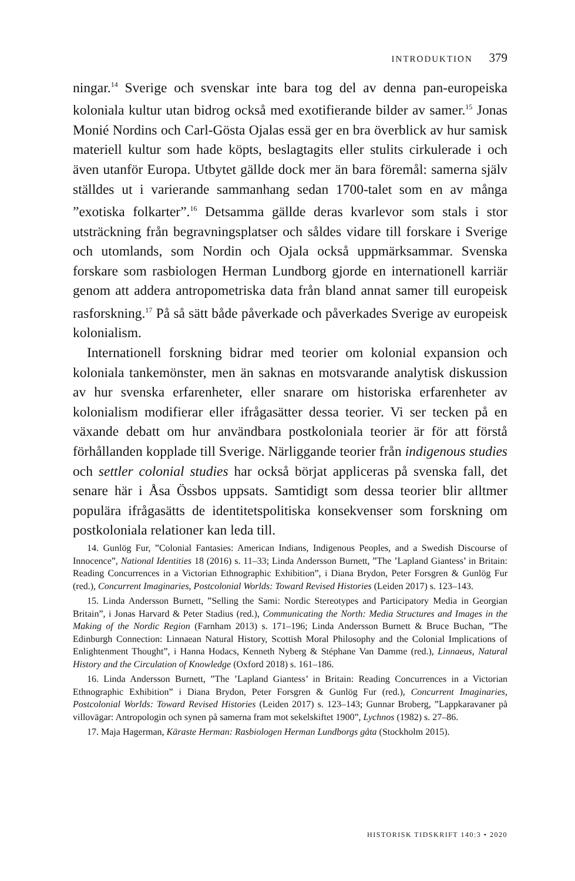INTRODUKTION 379
ningar.<sup>14</sup> Sverige och svenskar inte bara tog del av denna pan-europeiska koloniala kultur utan bidrog också med exotifierande bilder av samer.<sup>15</sup> Jonas Monié Nordins och Carl-Gösta Ojalas essä ger en bra överblick av hur samisk materiell kultur som hade köpts, beslagtagits eller stulits cirkulerade i och även utanför Europa. Utbytet gällde dock mer än bara föremål: samerna själv ställdes ut i varierande sammanhang sedan 1700-talet som en av många ”exotiska folkarter”.<sup>16</sup> Detsamma gällde deras kvarlevor som stals i stor utsträckning från begravningsplatser och såldes vidare till forskare i Sverige och utomlands, som Nordin och Ojala också uppmärksammar. Svenska forskare som rasbiologen Herman Lundborg gjorde en internationell karriär genom att addera antropometriska data från bland annat samer till europeisk rasforskning.<sup>17</sup> På så sätt både påverkade och påverkades Sverige av europeisk kolonialism.
Internationell forskning bidrar med teorier om kolonial expansion och koloniala tankemönster, men än saknas en motsvarande analytisk diskussion av hur svenska erfarenheter, eller snarare om historiska erfarenheter av kolonialism modifierar eller ifrågasätter dessa teorier. Vi ser tecken på en växande debatt om hur användbara postkoloniala teorier är för att förstå förhållanden kopplade till Sverige. Närliggande teorier från indigenous studies och settler colonial studies har också börjat appliceras på svenska fall, det senare här i Åsa Össbos uppsats. Samtidigt som dessa teorier blir alltmer populära ifrågasätts de identitetspolitiska konsekvenser som forskning om postkoloniala relationer kan leda till.
14. Gunlög Fur, ”Colonial Fantasies: American Indians, Indigenous Peoples, and a Swedish Discourse of Innocence”, National Identities 18 (2016) s. 11–33; Linda Andersson Burnett, ”The ’Lapland Giantess’ in Britain: Reading Concurrences in a Victorian Ethnographic Exhibition”, i Diana Brydon, Peter Forsgren & Gunlög Fur (red.), Concurrent Imaginaries, Postcolonial Worlds: Toward Revised Histories (Leiden 2017) s. 123–143.
15. Linda Andersson Burnett, ”Selling the Sami: Nordic Stereotypes and Participatory Media in Georgian Britain”, i Jonas Harvard & Peter Stadius (red.), Communicating the North: Media Structures and Images in the Making of the Nordic Region (Farnham 2013) s. 171–196; Linda Andersson Burnett & Bruce Buchan, ”The Edinburgh Connection: Linnaean Natural History, Scottish Moral Philosophy and the Colonial Implications of Enlightenment Thought”, i Hanna Hodacs, Kenneth Nyberg & Stéphane Van Damme (red.), Linnaeus, Natural History and the Circulation of Knowledge (Oxford 2018) s. 161–186.
16. Linda Andersson Burnett, ”The ’Lapland Giantess’ in Britain: Reading Concurrences in a Victorian Ethnographic Exhibition” i Diana Brydon, Peter Forsgren & Gunlög Fur (red.), Concurrent Imaginaries, Postcolonial Worlds: Toward Revised Histories (Leiden 2017) s. 123–143; Gunnar Broberg, ”Lappkaravaner på villovägar: Antropologin och synen på samerna fram mot sekelskiftet 1900”, Lychnos (1982) s. 27–86.
17. Maja Hagerman, Käraste Herman: Rasbiologen Herman Lundborgs gåta (Stockholm 2015).
HISTORISK TIDSKRIFT 140:3 • 2020